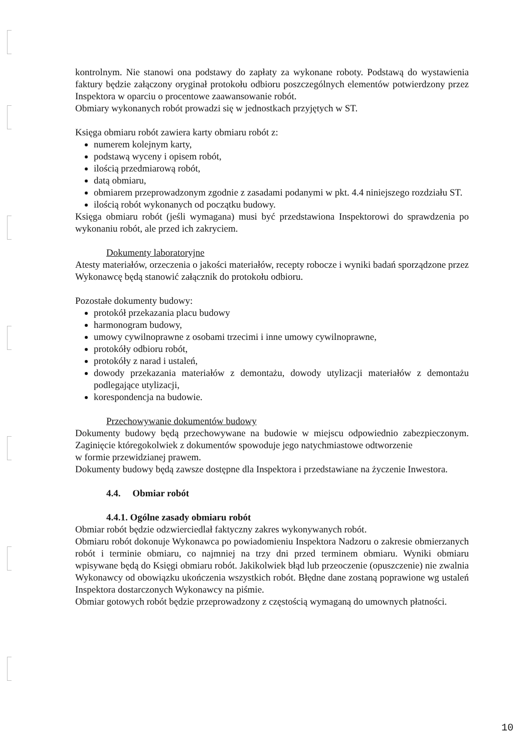kontrolnym. Nie stanowi ona podstawy do zapłaty za wykonane roboty. Podstawą do wystawienia faktury będzie załączony oryginał protokołu odbioru poszczególnych elementów potwierdzony przez Inspektora w oparciu o procentowe zaawansowanie robót.
Obmiary wykonanych robót prowadzi się w jednostkach przyjętych w ST.
Księga obmiaru robót zawiera karty obmiaru robót z:
numerem kolejnym karty,
podstawą wyceny i opisem robót,
ilością przedmiarową robót,
datą obmiaru,
obmiarem przeprowadzonym zgodnie z zasadami podanymi w pkt. 4.4 niniejszego rozdziału ST.
ilością robót wykonanych od początku budowy.
Księga obmiaru robót (jeśli wymagana) musi być przedstawiona Inspektorowi do sprawdzenia po wykonaniu robót, ale przed ich zakryciem.
Dokumenty laboratoryjne
Atesty materiałów, orzeczenia o jakości materiałów, recepty robocze i wyniki badań sporządzone przez Wykonawcę będą stanowić załącznik do protokołu odbioru.
Pozostałe dokumenty budowy:
protokół przekazania placu budowy
harmonogram budowy,
umowy cywilnoprawne z osobami trzecimi i inne umowy cywilnoprawne,
protokóły odbioru robót,
protokóły z narad i ustaleń,
dowody przekazania materiałów z demontażu, dowody utylizacji materiałów z demontażu podlegające utylizacji,
korespondencja na budowie.
Przechowywanie dokumentów budowy
Dokumenty budowy będą przechowywane na budowie w miejscu odpowiednio zabezpieczonym. Zaginięcie któregokolwiek z dokumentów spowoduje jego natychmiastowe odtworzenie
w formie przewidzianej prawem.
Dokumenty budowy będą zawsze dostępne dla Inspektora i przedstawiane na życzenie Inwestora.
4.4. Obmiar robót
4.4.1. Ogólne zasady obmiaru robót
Obmiar robót będzie odzwierciedlał faktyczny zakres wykonywanych robót.
Obmiaru robót dokonuje Wykonawca po powiadomieniu Inspektora Nadzoru o zakresie obmierzanych robót i terminie obmiaru, co najmniej na trzy dni przed terminem obmiaru. Wyniki obmiaru wpisywane będą do Księgi obmiaru robót. Jakikolwiek błąd lub przeoczenie (opuszczenie) nie zwalnia Wykonawcy od obowiązku ukończenia wszystkich robót. Błędne dane zostaną poprawione wg ustaleń Inspektora dostarczonych Wykonawcy na piśmie.
Obmiar gotowych robót będzie przeprowadzony z częstością wymaganą do umownych płatności.
10